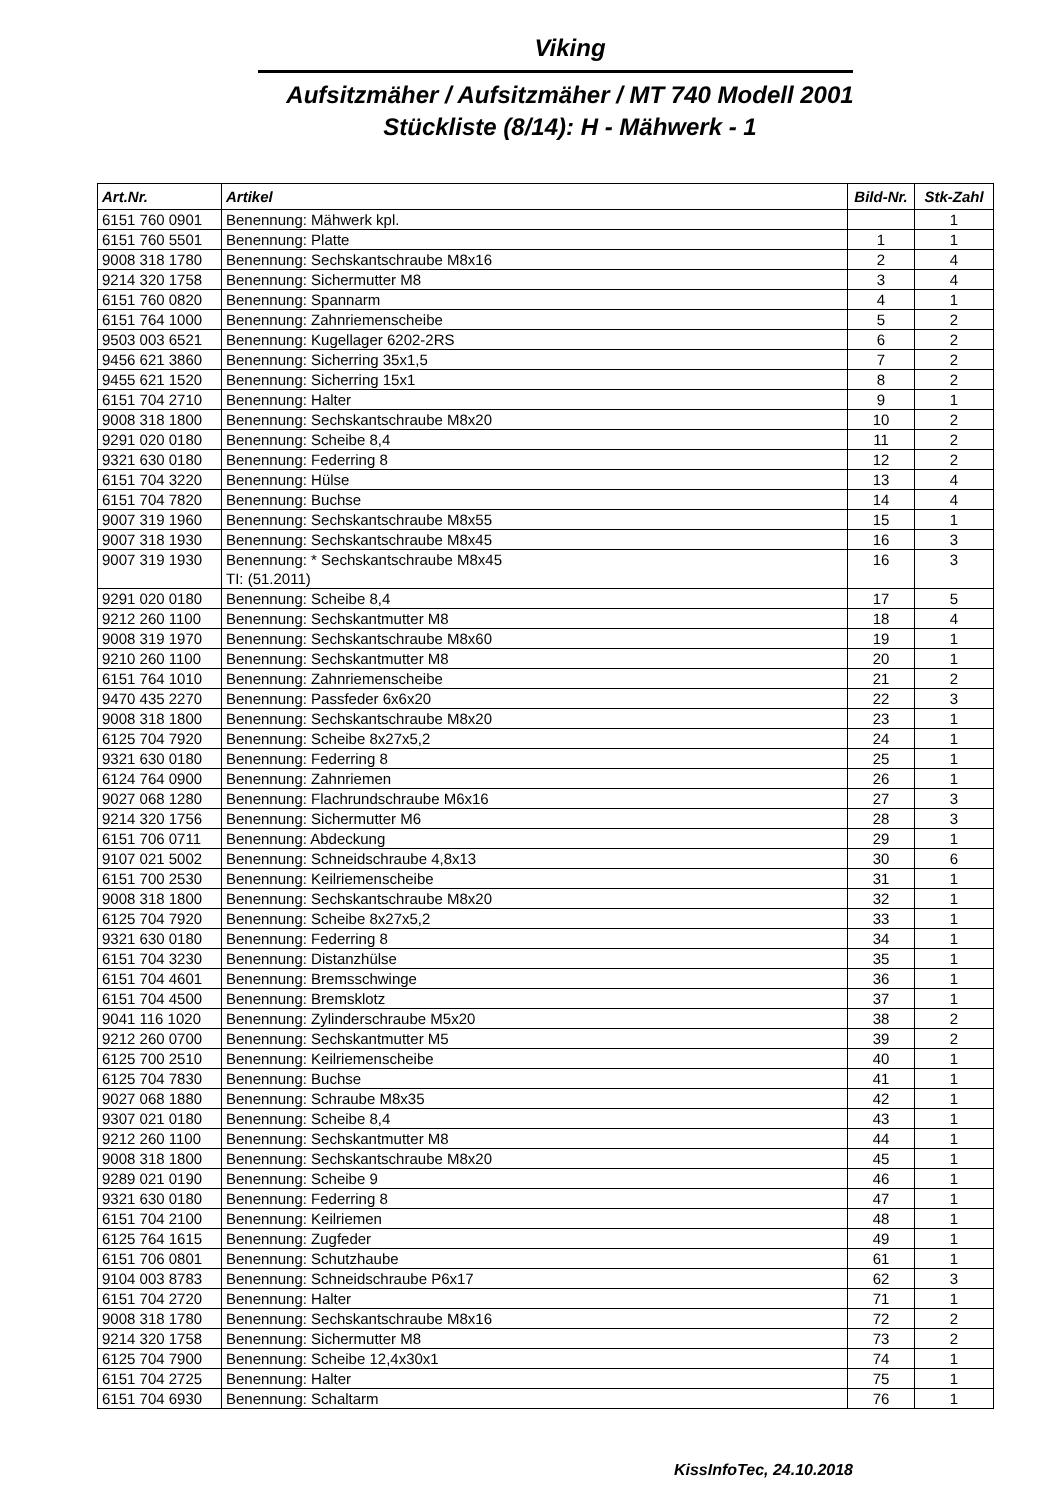Viking
Aufsitzmäher / Aufsitzmäher / MT 740 Modell 2001
Stückliste (8/14): H - Mähwerk - 1
| Art.Nr. | Artikel | Bild-Nr. | Stk-Zahl |
| --- | --- | --- | --- |
| 6151 760 0901 | Benennung: Mähwerk kpl. | | 1 |
| 6151 760 5501 | Benennung: Platte | 1 | 1 |
| 9008 318 1780 | Benennung: Sechskantschraube M8x16 | 2 | 4 |
| 9214 320 1758 | Benennung: Sichermutter M8 | 3 | 4 |
| 6151 760 0820 | Benennung: Spannarm | 4 | 1 |
| 6151 764 1000 | Benennung: Zahnriemenscheibe | 5 | 2 |
| 9503 003 6521 | Benennung: Kugellager 6202-2RS | 6 | 2 |
| 9456 621 3860 | Benennung: Sicherring 35x1,5 | 7 | 2 |
| 9455 621 1520 | Benennung: Sicherring 15x1 | 8 | 2 |
| 6151 704 2710 | Benennung: Halter | 9 | 1 |
| 9008 318 1800 | Benennung: Sechskantschraube M8x20 | 10 | 2 |
| 9291 020 0180 | Benennung: Scheibe 8,4 | 11 | 2 |
| 9321 630 0180 | Benennung: Federring 8 | 12 | 2 |
| 6151 704 3220 | Benennung: Hülse | 13 | 4 |
| 6151 704 7820 | Benennung: Buchse | 14 | 4 |
| 9007 319 1960 | Benennung: Sechskantschraube M8x55 | 15 | 1 |
| 9007 318 1930 | Benennung: Sechskantschraube M8x45 | 16 | 3 |
| 9007 319 1930 | Benennung: * Sechskantschraube M8x45 TI: (51.2011) | 16 | 3 |
| 9291 020 0180 | Benennung: Scheibe 8,4 | 17 | 5 |
| 9212 260 1100 | Benennung: Sechskantmutter M8 | 18 | 4 |
| 9008 319 1970 | Benennung: Sechskantschraube M8x60 | 19 | 1 |
| 9210 260 1100 | Benennung: Sechskantmutter M8 | 20 | 1 |
| 6151 764 1010 | Benennung: Zahnriemenscheibe | 21 | 2 |
| 9470 435 2270 | Benennung: Passfeder 6x6x20 | 22 | 3 |
| 9008 318 1800 | Benennung: Sechskantschraube M8x20 | 23 | 1 |
| 6125 704 7920 | Benennung: Scheibe 8x27x5,2 | 24 | 1 |
| 9321 630 0180 | Benennung: Federring 8 | 25 | 1 |
| 6124 764 0900 | Benennung: Zahnriemen | 26 | 1 |
| 9027 068 1280 | Benennung: Flachrundschraube M6x16 | 27 | 3 |
| 9214 320 1756 | Benennung: Sichermutter M6 | 28 | 3 |
| 6151 706 0711 | Benennung: Abdeckung | 29 | 1 |
| 9107 021 5002 | Benennung: Schneidschraube 4,8x13 | 30 | 6 |
| 6151 700 2530 | Benennung: Keilriemenscheibe | 31 | 1 |
| 9008 318 1800 | Benennung: Sechskantschraube M8x20 | 32 | 1 |
| 6125 704 7920 | Benennung: Scheibe 8x27x5,2 | 33 | 1 |
| 9321 630 0180 | Benennung: Federring 8 | 34 | 1 |
| 6151 704 3230 | Benennung: Distanzhülse | 35 | 1 |
| 6151 704 4601 | Benennung: Bremsschwinge | 36 | 1 |
| 6151 704 4500 | Benennung: Bremsklotz | 37 | 1 |
| 9041 116 1020 | Benennung: Zylinderschraube M5x20 | 38 | 2 |
| 9212 260 0700 | Benennung: Sechskantmutter M5 | 39 | 2 |
| 6125 700 2510 | Benennung: Keilriemenscheibe | 40 | 1 |
| 6125 704 7830 | Benennung: Buchse | 41 | 1 |
| 9027 068 1880 | Benennung: Schraube M8x35 | 42 | 1 |
| 9307 021 0180 | Benennung: Scheibe 8,4 | 43 | 1 |
| 9212 260 1100 | Benennung: Sechskantmutter M8 | 44 | 1 |
| 9008 318 1800 | Benennung: Sechskantschraube M8x20 | 45 | 1 |
| 9289 021 0190 | Benennung: Scheibe 9 | 46 | 1 |
| 9321 630 0180 | Benennung: Federring 8 | 47 | 1 |
| 6151 704 2100 | Benennung: Keilriemen | 48 | 1 |
| 6125 764 1615 | Benennung: Zugfeder | 49 | 1 |
| 6151 706 0801 | Benennung: Schutzhaube | 61 | 1 |
| 9104 003 8783 | Benennung: Schneidschraube P6x17 | 62 | 3 |
| 6151 704 2720 | Benennung: Halter | 71 | 1 |
| 9008 318 1780 | Benennung: Sechskantschraube M8x16 | 72 | 2 |
| 9214 320 1758 | Benennung: Sichermutter M8 | 73 | 2 |
| 6125 704 7900 | Benennung: Scheibe 12,4x30x1 | 74 | 1 |
| 6151 704 2725 | Benennung: Halter | 75 | 1 |
| 6151 704 6930 | Benennung: Schaltarm | 76 | 1 |
KissInfoTec, 24.10.2018